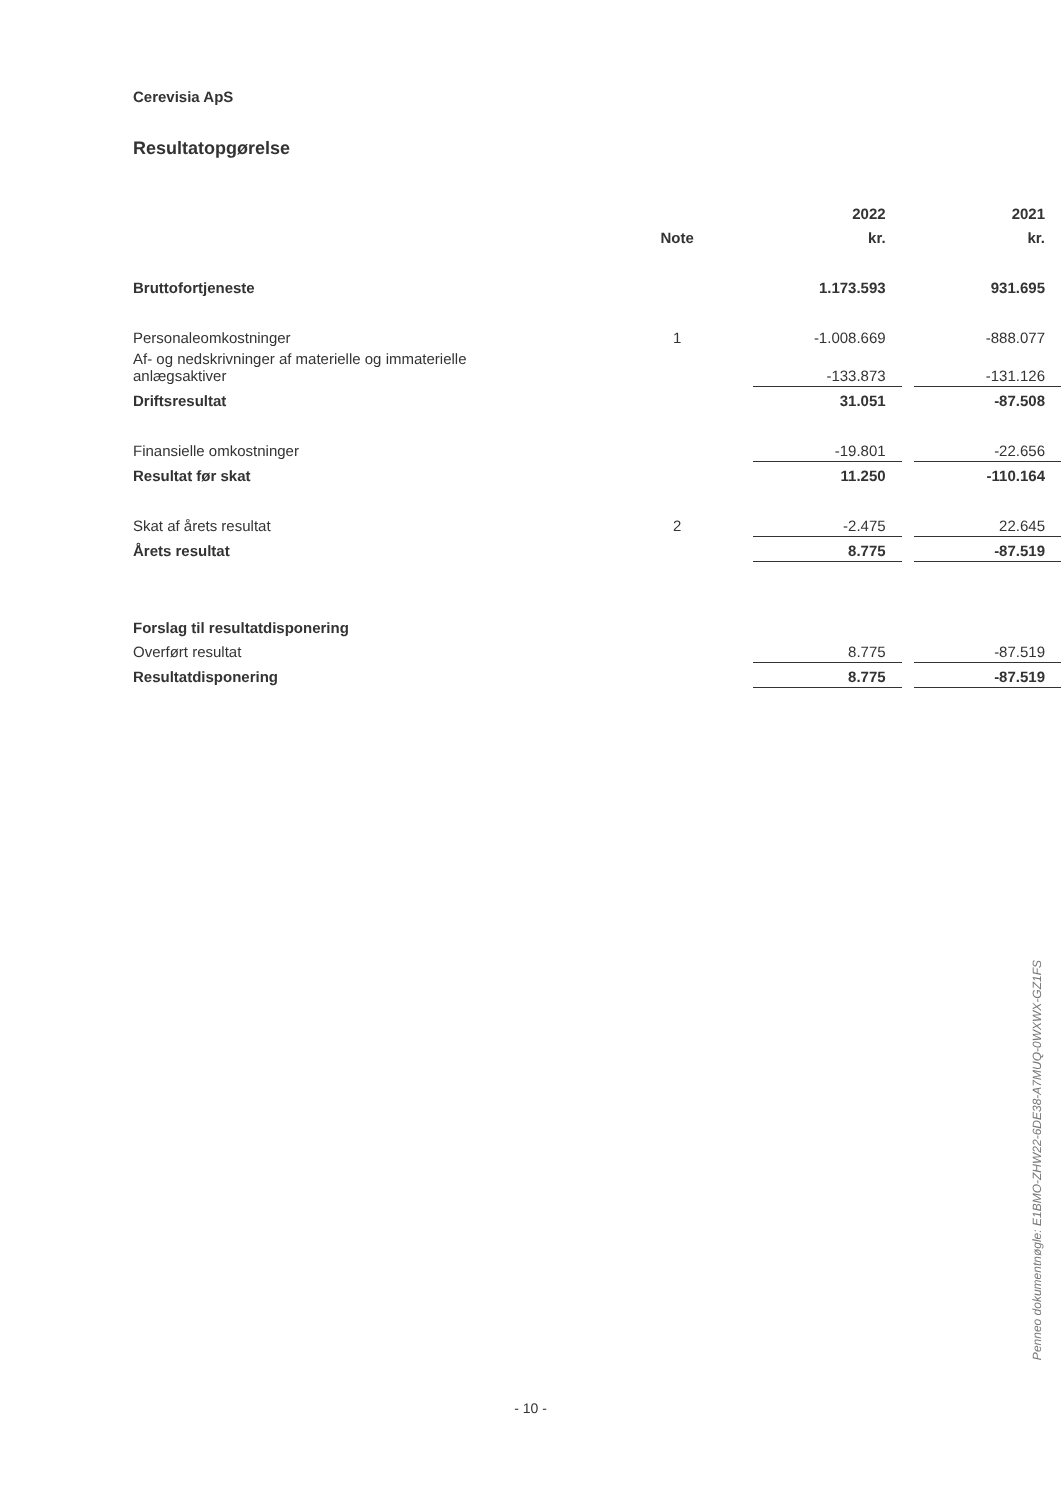Cerevisia ApS
Resultatopgørelse
| | | 2022 | | 2021 |
| --- | --- | --- | --- | --- |
| | Note | kr. | | kr. |
| Bruttofortjeneste | | 1.173.593 | | 931.695 |
| Personaleomkostninger | 1 | -1.008.669 | | -888.077 |
| Af- og nedskrivninger af materielle og immaterielle anlægsaktiver | | -133.873 | | -131.126 |
| Driftsresultat | | 31.051 | | -87.508 |
| Finansielle omkostninger | | -19.801 | | -22.656 |
| Resultat før skat | | 11.250 | | -110.164 |
| Skat af årets resultat | 2 | -2.475 | | 22.645 |
| Årets resultat | | 8.775 | | -87.519 |
| Forslag til resultatdisponering | | | | |
| Overført resultat | | 8.775 | | -87.519 |
| Resultatdisponering | | 8.775 | | -87.519 |
- 10 -
Penneo dokumentnøgle: E1BMO-ZHW22-6DE38-A7MUQ-0WXWX-GZ1FS